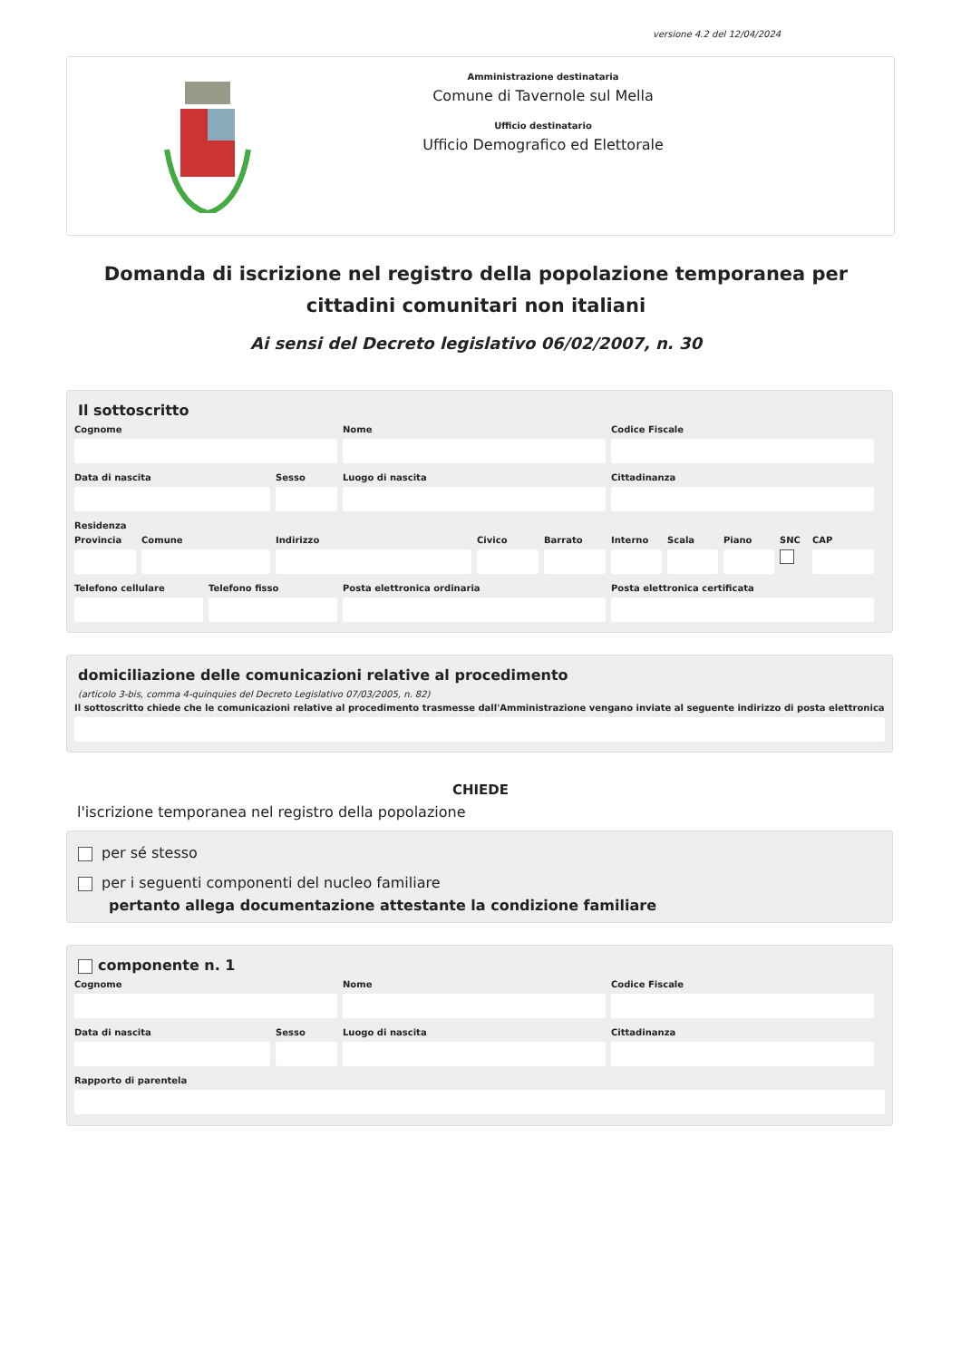versione 4.2 del 12/04/2024
Amministrazione destinataria
Comune di Tavernole sul Mella
Ufficio destinatario
Ufficio Demografico ed Elettorale
Domanda di iscrizione nel registro della popolazione temporanea per cittadini comunitari non italiani
Ai sensi del Decreto legislativo 06/02/2007, n. 30
Il sottoscritto
Cognome Nome Codice Fiscale
Data di nascita Sesso Luogo di nascita Cittadinanza
Residenza
Provincia
Comune Indirizzo Civico Barrato Interno
Scala Piano SNC CAP
Telefono cellulare
Telefono fisso Posta elettronica ordinaria Posta elettronica certificata
domiciliazione delle comunicazioni relative al procedimento
(articolo 3-bis, comma 4-quinquies del Decreto Legislativo 07/03/2005, n. 82)
Il sottoscritto chiede che le comunicazioni relative al procedimento trasmesse dall'Amministrazione vengano inviate al seguente indirizzo di posta elettronica
CHIEDE
l'iscrizione temporanea nel registro della popolazione
per sé stesso
per i seguenti componenti del nucleo familiare
pertanto allega documentazione attestante la condizione familiare
componente n. 1
Cognome Nome Codice Fiscale
Data di nascita Sesso Luogo di nascita Cittadinanza
Rapporto di parentela